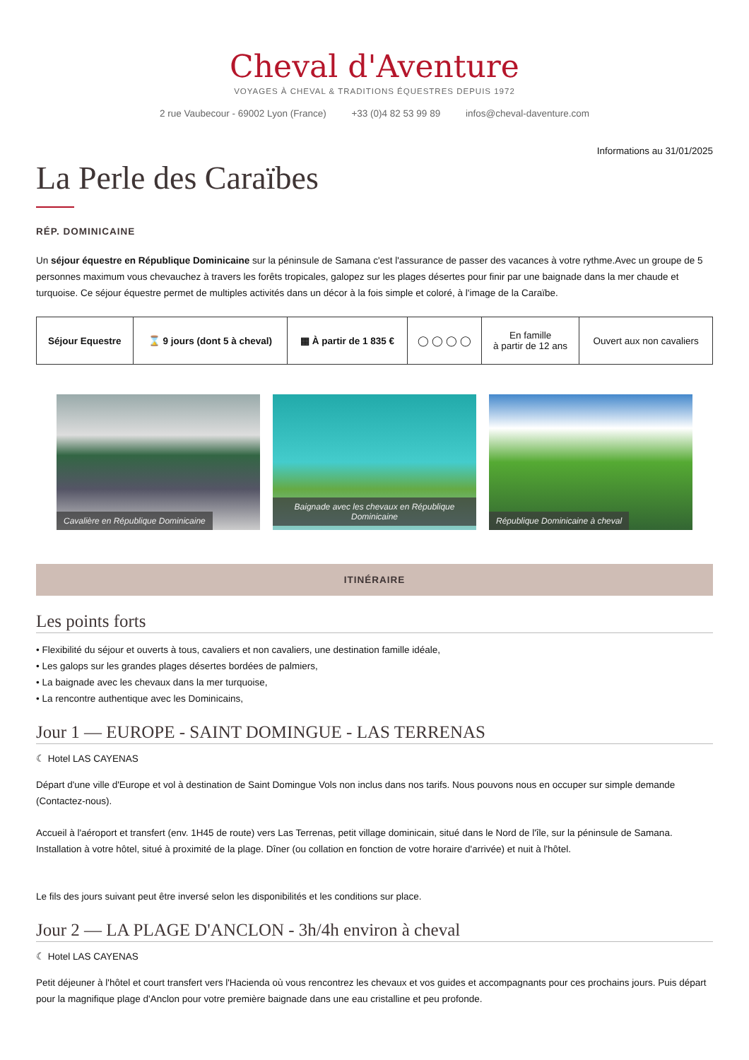Cheval d'Aventure
VOYAGES À CHEVAL & TRADITIONS ÉQUESTRES DEPUIS 1972
2 rue Vaubecour - 69002 Lyon (France) +33 (0)4 82 53 99 89 infos@cheval-daventure.com
Informations au 31/01/2025
La Perle des Caraïbes
RÉP. DOMINICAINE
Un séjour équestre en République Dominicaine sur la péninsule de Samana c'est l'assurance de passer des vacances à votre rythme.Avec un groupe de 5 personnes maximum vous chevauchez à travers les forêts tropicales, galopez sur les plages désertes pour finir par une baignade dans la mer chaude et turquoise. Ce séjour équestre permet de multiples activités dans un décor à la fois simple et coloré, à l'image de la Caraïbe.
| Séjour Equestre | ⌛ 9 jours (dont 5 à cheval) | ▦ À partir de 1 835 € | ◯ ◯ ◯ ◯ | En famille à partir de 12 ans | Ouvert aux non cavaliers |
Cavalière en République Dominicaine Baignade avec les chevaux en République Dominicaine
République Dominicaine à cheval
ITINÉRAIRE
Les points forts
• Flexibilité du séjour et ouverts à tous, cavaliers et non cavaliers, une destination famille idéale,
• Les galops sur les grandes plages désertes bordées de palmiers,
• La baignade avec les chevaux dans la mer turquoise,
• La rencontre authentique avec les Dominicains,
Jour 1 — EUROPE - SAINT DOMINGUE - LAS TERRENAS
☾ Hotel LAS CAYENAS
Départ d'une ville d'Europe et vol à destination de Saint Domingue Vols non inclus dans nos tarifs. Nous pouvons nous en occuper sur simple demande (Contactez-nous).
Accueil à l'aéroport et transfert (env. 1H45 de route) vers Las Terrenas, petit village dominicain, situé dans le Nord de l'île, sur la péninsule de Samana. Installation à votre hôtel, situé à proximité de la plage. Dîner (ou collation en fonction de votre horaire d'arrivée) et nuit à l'hôtel.
Le fils des jours suivant peut être inversé selon les disponibilités et les conditions sur place.
Jour 2 — LA PLAGE D'ANCLON - 3h/4h environ à cheval
☾ Hotel LAS CAYENAS
Petit déjeuner à l'hôtel et court transfert vers l'Hacienda où vous rencontrez les chevaux et vos guides et accompagnants pour ces prochains jours. Puis départ pour la magnifique plage d'Anclon pour votre première baignade dans une eau cristalline et peu profonde.